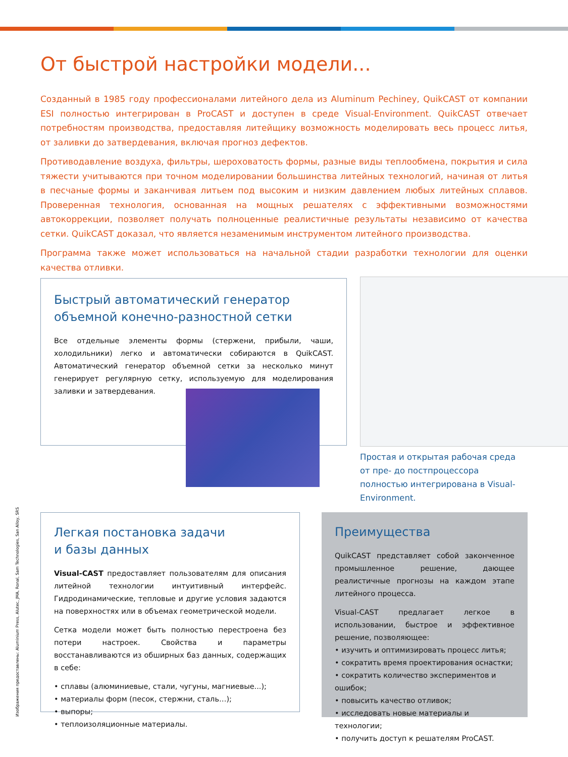От быстрой настройки модели...
Созданный в 1985 году профессионалами литейного дела из Aluminum Pechiney, QuikCAST от компании ESI полностью интегрирован в ProCAST и доступен в среде Visual-Environment. QuikCAST отвечает потребностям производства, предоставляя литейщику возможность моделировать весь процесс литья, от заливки до затвердевания, включая прогноз дефектов.
Противодавление воздуха, фильтры, шероховатость формы, разные виды теплообмена, покрытия и сила тяжести учитываются при точном моделировании большинства литейных технологий, начиная от литья в песчаные формы и заканчивая литьем под высоким и низким давлением любых литейных сплавов. Проверенная технология, основанная на мощных решателях с эффективными возможностями автокоррекции, позволяет получать полноценные реалистичные результаты независимо от качества сетки. QuikCAST доказал, что является незаменимым инструментом литейного производства.
Программа также может использоваться на начальной стадии разработки технологии для оценки качества отливки.
Быстрый автоматический генератор объемной конечно-разностной сетки
Все отдельные элементы формы (стержени, прибыли, чаши, холодильники) легко и автоматически собираются в QuikCAST. Автоматический генератор объемной сетки за несколько минут генерирует регулярную сетку, используемую для моделирования заливки и затвердевания.
Простая и открытая рабочая среда от пре- до постпроцессора полностью интегрирована в Visual-Environment.
Легкая постановка задачи
и базы данных
Visual-CAST предоставляет пользователям для описания литейной технологии интуитивный интерфейс. Гидродинамические, тепловые и другие условия задаются на поверхностях или в объемах геометрической модели.
Сетка модели может быть полностью перестроена без потери настроек. Свойства и параметры восстанавливаются из обширных баз данных, содержащих в себе:
• сплавы (алюминиевые, стали, чугуны, магниевые...);
• материалы форм (песок, стержни, сталь…);
• выпоры;
• теплоизоляционные материалы.
Преимущества
QuikCAST представляет собой законченное промышленное решение, дающее реалистичные прогнозы на каждом этапе литейного процесса.
Visual-CAST предлагает легкое в использовании, быстрое и эффективное решение, позволяющее:
• изучить и оптимизировать процесс литья;
• сократить время проектирования оснастки;
• сократить количество экспериментов и ошибок;
• повысить качество отливок;
• исследовать новые материалы и технологии;
• получить доступ к решателям ProCAST.
Изображения предоставлены: Aluminium Press, Alutec, JMA, Ronal, Sam Technologies, San Alloy, SRS